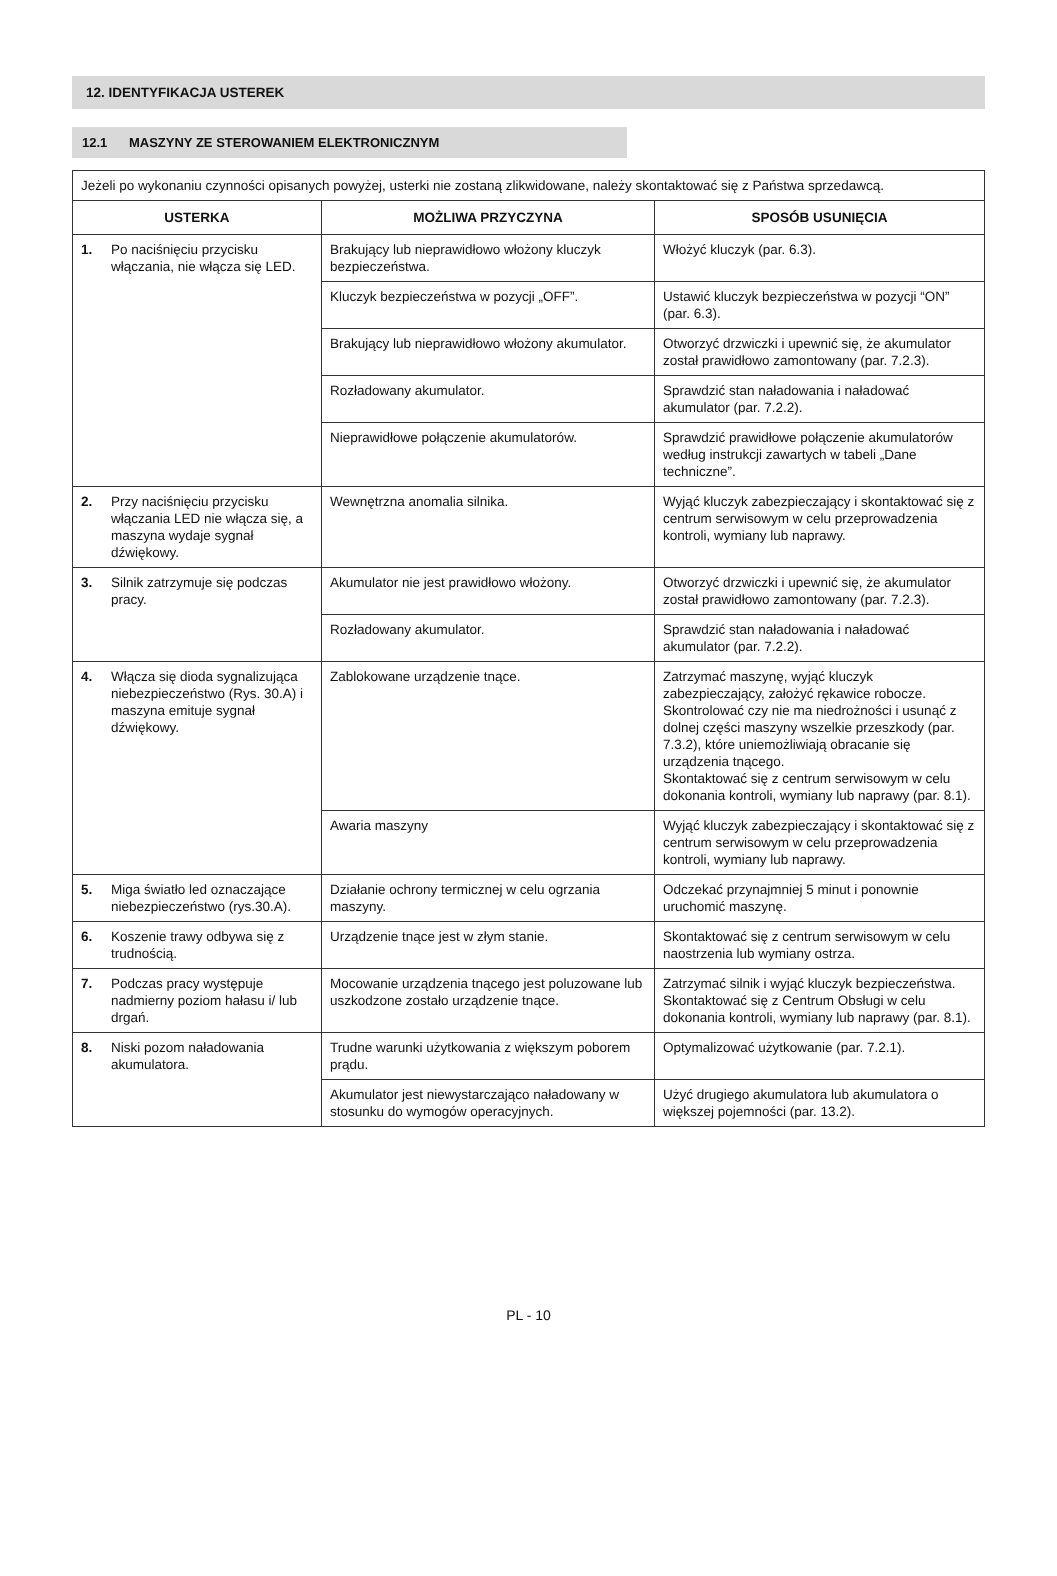12. IDENTYFIKACJA USTEREK
12.1 MASZYNY ZE STEROWANIEM ELEKTRONICZNYM
| Jeżeli po wykonaniu czynności opisanych powyżej, usterki nie zostaną zlikwidowane, należy skontaktować się z Państwa sprzedawcą. | | |
| USTERKA | MOŻLIWA PRZYCZYNA | SPOSÓB USUNIĘCIA |
| 1. Po naciśnięciu przycisku włączania, nie włącza się LED. | Brakujący lub nieprawidłowo włożony kluczyk bezpieczeństwa. | Włożyć kluczyk (par. 6.3). |
| | Kluczyk bezpieczeństwa w pozycji „OFF”. | Ustawić kluczyk bezpieczeństwa w pozycji “ON” (par. 6.3). |
| | Brakujący lub nieprawidłowo włożony akumulator. | Otworzyć drzwiczki i upewnić się, że akumulator został prawidłowo zamontowany (par. 7.2.3). |
| | Rozładowany akumulator. | Sprawdzić stan naładowania i naładować akumulator (par. 7.2.2). |
| | Nieprawidłowe połączenie akumulatorów. | Sprawdzić prawidłowe połączenie akumulatorów według instrukcji zawartych w tabeli „Dane techniczne”. |
| 2. Przy naciśnięciu przycisku włączania LED nie włącza się, a maszyna wydaje sygnał dźwiękowy. | Wewnętrzna anomalia silnika. | Wyjąć kluczyk zabezpieczający i skontaktować się z centrum serwisowym w celu przeprowadzenia kontroli, wymiany lub naprawy. |
| 3. Silnik zatrzymuje się podczas pracy. | Akumulator nie jest prawidłowo włożony. | Otworzyć drzwiczki i upewnić się, że akumulator został prawidłowo zamontowany (par. 7.2.3). |
| | Rozładowany akumulator. | Sprawdzić stan naładowania i naładować akumulator (par. 7.2.2). |
| 4. Włącza się dioda sygnalizująca niebezpieczeństwo (Rys. 30.A) i maszyna emituje sygnał dźwiękowy. | Zablokowane urządzenie tnące. | Zatrzymać maszynę, wyjąć kluczyk zabezpieczający, założyć rękawice robocze. Skontrolować czy nie ma niedrożności i usunąć z dolnej części maszyny wszelkie przeszkody (par. 7.3.2), które uniemożliwiają obracanie się urządzenia tnącego. Skontaktować się z centrum serwisowym w celu dokonania kontroli, wymiany lub naprawy (par. 8.1). |
| | Awaria maszyny | Wyjąć kluczyk zabezpieczający i skontaktować się z centrum serwisowym w celu przeprowadzenia kontroli, wymiany lub naprawy. |
| 5. Miga światło led oznaczające niebezpieczeństwo (rys.30.A). | Działanie ochrony termicznej w celu ogrzania maszyny. | Odczekać przynajmniej 5 minut i ponownie uruchomić maszynę. |
| 6. Koszenie trawy odbywa się z trudnością. | Urządzenie tnące jest w złym stanie. | Skontaktować się z centrum serwisowym w celu naostrzenia lub wymiany ostrza. |
| 7. Podczas pracy występuje nadmierny poziom hałasu i/ lub drgań. | Mocowanie urządzenia tnącego jest poluzowane lub uszkodzone zostało urządzenie tnące. | Zatrzymać silnik i wyjąć kluczyk bezpieczeństwa. Skontaktować się z Centrum Obsługi w celu dokonania kontroli, wymiany lub naprawy (par. 8.1). |
| 8. Niski pozom naładowania akumulatora. | Trudne warunki użytkowania z większym poborem prądu. | Optymalizować użytkowanie (par. 7.2.1). |
| | Akumulator jest niewystarczająco naładowany w stosunku do wymogów operacyjnych. | Użyć drugiego akumulatora lub akumulatora o większej pojemności (par. 13.2). |
PL - 10